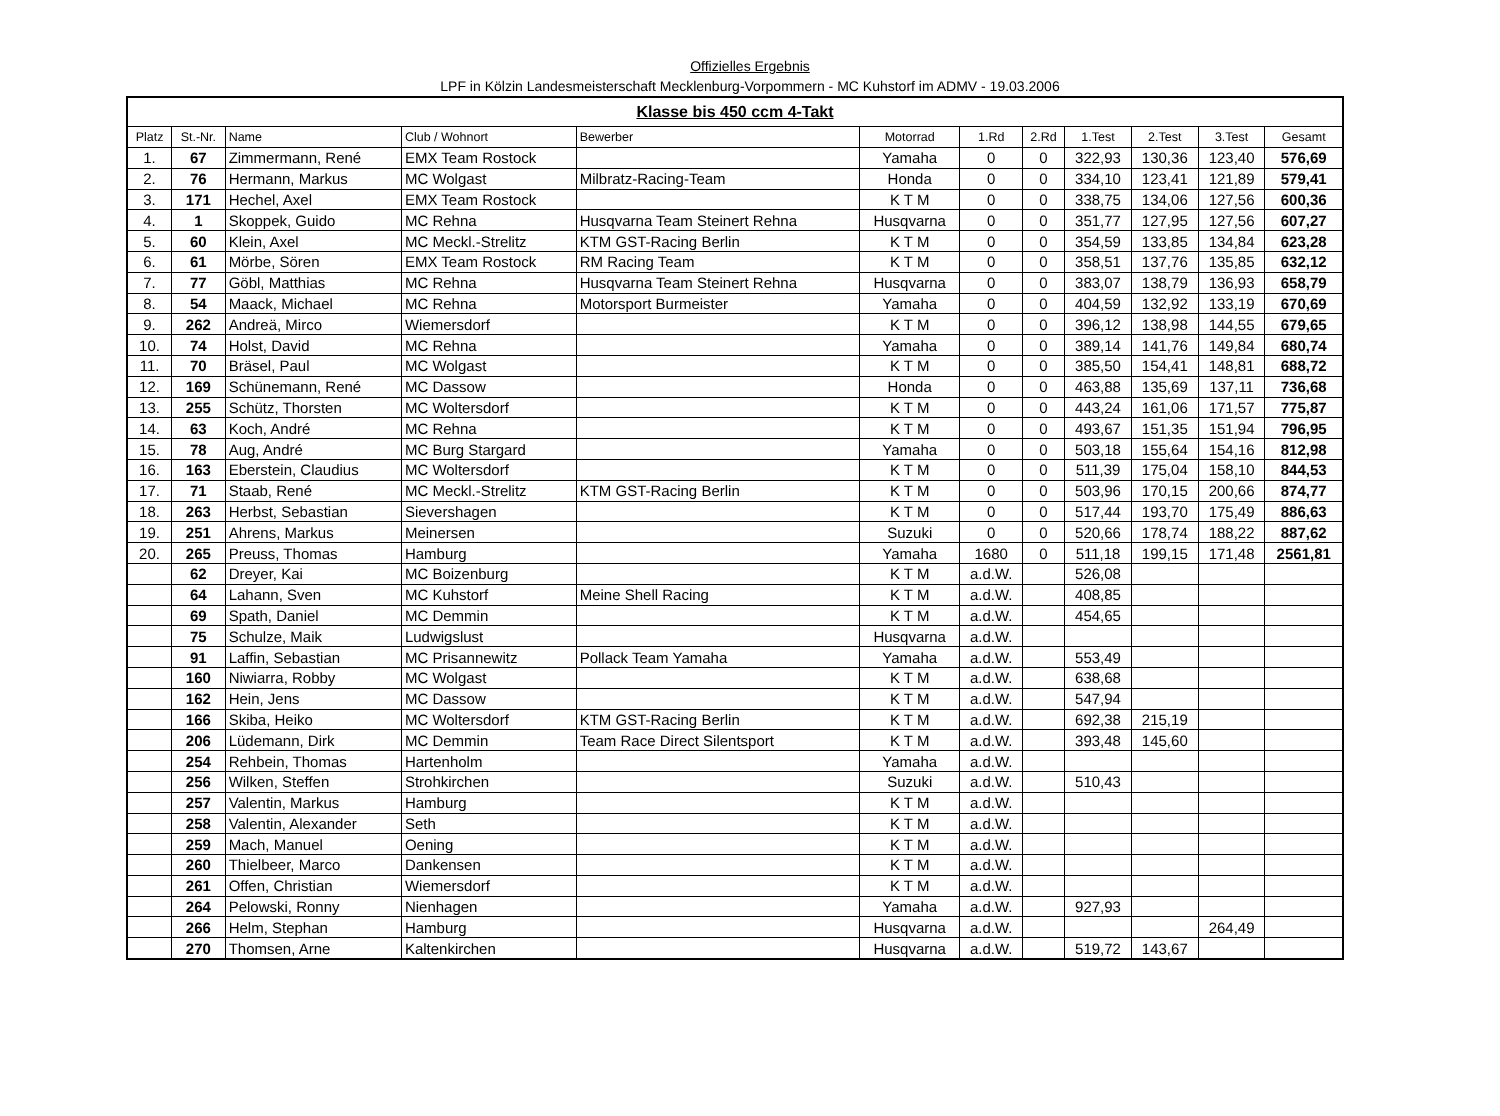Offizielles Ergebnis
LPF in Kölzin Landesmeisterschaft Mecklenburg-Vorpommern - MC Kuhstorf im ADMV - 19.03.2006
| Klasse bis 450 ccm 4-Takt | | | | | | | | | | | |
| Platz | St.-Nr. | Name | Club / Wohnort | Bewerber | Motorrad | 1.Rd | 2.Rd | 1.Test | 2.Test | 3.Test | Gesamt |
| 1. | 67 | Zimmermann, René | EMX Team Rostock | | Yamaha | 0 | 0 | 322,93 | 130,36 | 123,40 | 576,69 |
| 2. | 76 | Hermann, Markus | MC Wolgast | Milbratz-Racing-Team | Honda | 0 | 0 | 334,10 | 123,41 | 121,89 | 579,41 |
| 3. | 171 | Hechel, Axel | EMX Team Rostock | | K T M | 0 | 0 | 338,75 | 134,06 | 127,56 | 600,36 |
| 4. | 1 | Skoppek, Guido | MC Rehna | Husqvarna Team Steinert Rehna | Husqvarna | 0 | 0 | 351,77 | 127,95 | 127,56 | 607,27 |
| 5. | 60 | Klein, Axel | MC Meckl.-Strelitz | KTM GST-Racing Berlin | K T M | 0 | 0 | 354,59 | 133,85 | 134,84 | 623,28 |
| 6. | 61 | Mörbe, Sören | EMX Team Rostock | RM Racing Team | K T M | 0 | 0 | 358,51 | 137,76 | 135,85 | 632,12 |
| 7. | 77 | Göbl, Matthias | MC Rehna | Husqvarna Team Steinert Rehna | Husqvarna | 0 | 0 | 383,07 | 138,79 | 136,93 | 658,79 |
| 8. | 54 | Maack, Michael | MC Rehna | Motorsport Burmeister | Yamaha | 0 | 0 | 404,59 | 132,92 | 133,19 | 670,69 |
| 9. | 262 | Andreä, Mirco | Wiemersdorf | | K T M | 0 | 0 | 396,12 | 138,98 | 144,55 | 679,65 |
| 10. | 74 | Holst, David | MC Rehna | | Yamaha | 0 | 0 | 389,14 | 141,76 | 149,84 | 680,74 |
| 11. | 70 | Bräsel, Paul | MC Wolgast | | K T M | 0 | 0 | 385,50 | 154,41 | 148,81 | 688,72 |
| 12. | 169 | Schünemann, René | MC Dassow | | Honda | 0 | 0 | 463,88 | 135,69 | 137,11 | 736,68 |
| 13. | 255 | Schütz, Thorsten | MC Woltersdorf | | K T M | 0 | 0 | 443,24 | 161,06 | 171,57 | 775,87 |
| 14. | 63 | Koch, André | MC Rehna | | K T M | 0 | 0 | 493,67 | 151,35 | 151,94 | 796,95 |
| 15. | 78 | Aug, André | MC Burg Stargard | | Yamaha | 0 | 0 | 503,18 | 155,64 | 154,16 | 812,98 |
| 16. | 163 | Eberstein, Claudius | MC Woltersdorf | | K T M | 0 | 0 | 511,39 | 175,04 | 158,10 | 844,53 |
| 17. | 71 | Staab, René | MC Meckl.-Strelitz | KTM GST-Racing Berlin | K T M | 0 | 0 | 503,96 | 170,15 | 200,66 | 874,77 |
| 18. | 263 | Herbst, Sebastian | Sievershagen | | K T M | 0 | 0 | 517,44 | 193,70 | 175,49 | 886,63 |
| 19. | 251 | Ahrens, Markus | Meinersen | | Suzuki | 0 | 0 | 520,66 | 178,74 | 188,22 | 887,62 |
| 20. | 265 | Preuss, Thomas | Hamburg | | Yamaha | 1680 | 0 | 511,18 | 199,15 | 171,48 | 2561,81 |
| | 62 | Dreyer, Kai | MC Boizenburg | | K T M | a.d.W. | | 526,08 | | | |
| | 64 | Lahann, Sven | MC Kuhstorf | Meine Shell Racing | K T M | a.d.W. | | 408,85 | | | |
| | 69 | Spath, Daniel | MC Demmin | | K T M | a.d.W. | | 454,65 | | | |
| | 75 | Schulze, Maik | Ludwigslust | | Husqvarna | a.d.W. | | | | | |
| | 91 | Laffin, Sebastian | MC Prisannewitz | Pollack Team Yamaha | Yamaha | a.d.W. | | 553,49 | | | |
| | 160 | Niwiarra, Robby | MC Wolgast | | K T M | a.d.W. | | 638,68 | | | |
| | 162 | Hein, Jens | MC Dassow | | K T M | a.d.W. | | 547,94 | | | |
| | 166 | Skiba, Heiko | MC Woltersdorf | KTM GST-Racing Berlin | K T M | a.d.W. | | 692,38 | 215,19 | | |
| | 206 | Lüdemann, Dirk | MC Demmin | Team Race Direct Silentsport | K T M | a.d.W. | | 393,48 | 145,60 | | |
| | 254 | Rehbein, Thomas | Hartenholm | | Yamaha | a.d.W. | | | | | |
| | 256 | Wilken, Steffen | Strohkirchen | | Suzuki | a.d.W. | | 510,43 | | | |
| | 257 | Valentin, Markus | Hamburg | | K T M | a.d.W. | | | | | |
| | 258 | Valentin, Alexander | Seth | | K T M | a.d.W. | | | | | |
| | 259 | Mach, Manuel | Oening | | K T M | a.d.W. | | | | | |
| | 260 | Thielbeer, Marco | Dankensen | | K T M | a.d.W. | | | | | |
| | 261 | Offen, Christian | Wiemersdorf | | K T M | a.d.W. | | | | | |
| | 264 | Pelowski, Ronny | Nienhagen | | Yamaha | a.d.W. | | 927,93 | | | |
| | 266 | Helm, Stephan | Hamburg | | Husqvarna | a.d.W. | | | | 264,49 | |
| | 270 | Thomsen, Arne | Kaltenkirchen | | Husqvarna | a.d.W. | | 519,72 | 143,67 | | |